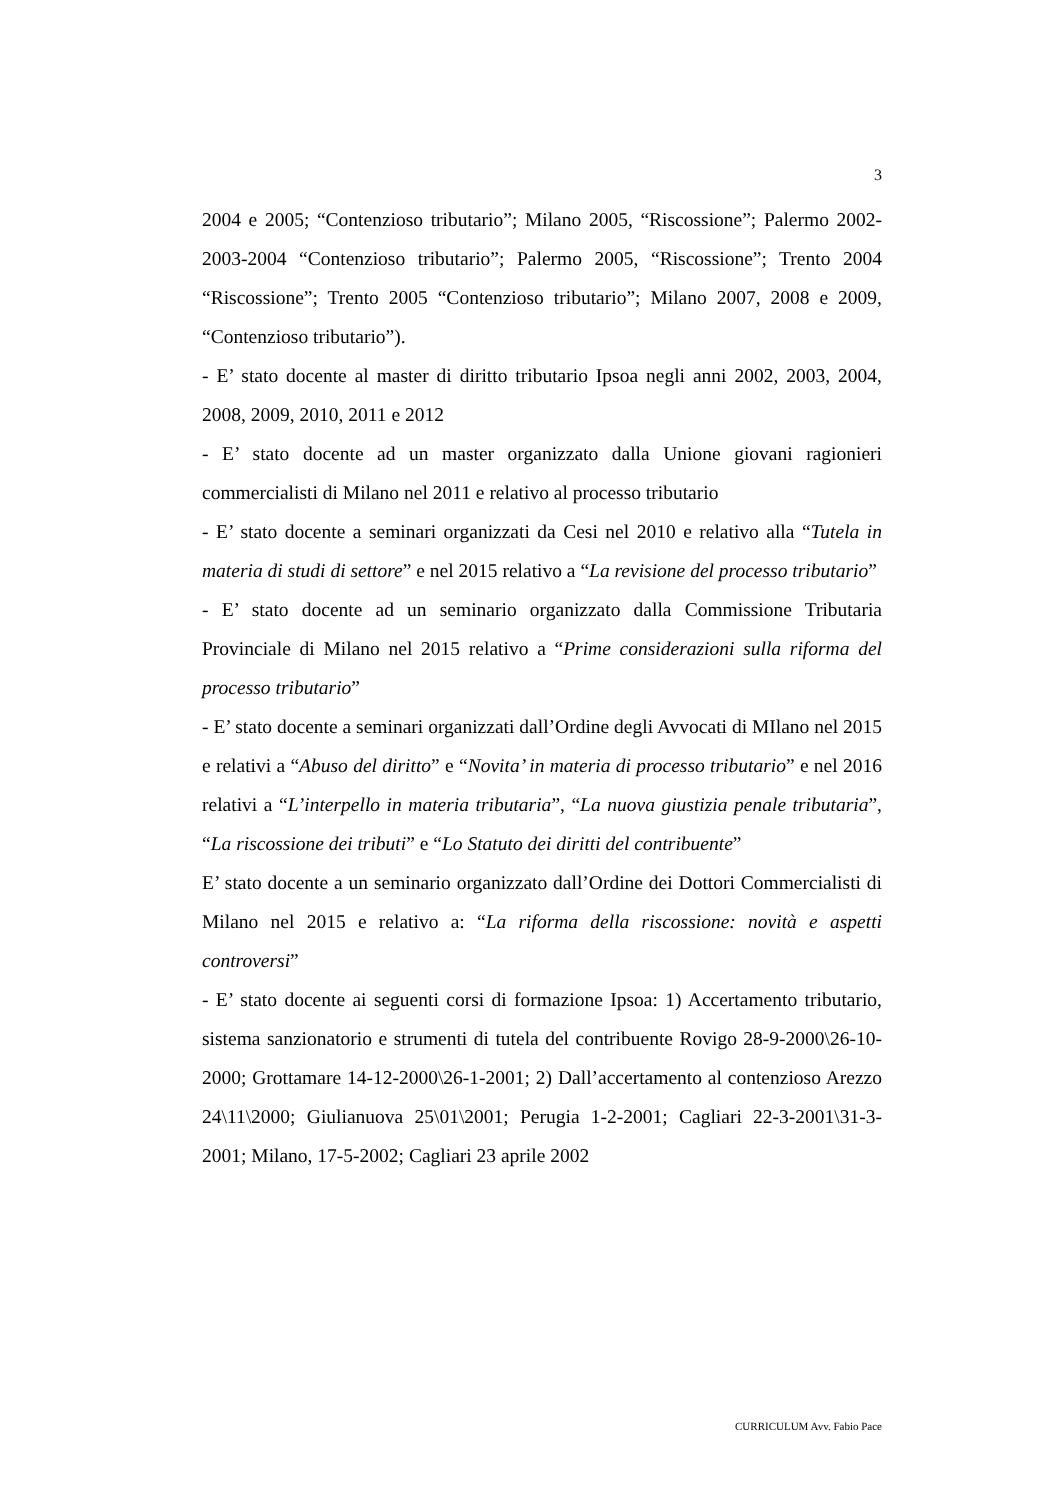3
2004 e 2005; “Contenzioso tributario”; Milano 2005, “Riscossione”; Palermo 2002-2003-2004 “Contenzioso tributario”; Palermo 2005, “Riscossione”; Trento 2004 “Riscossione”; Trento 2005 “Contenzioso tributario”; Milano 2007, 2008 e 2009, “Contenzioso tributario”).
- E’ stato docente al master di diritto tributario Ipsoa negli anni 2002, 2003, 2004, 2008, 2009, 2010, 2011 e 2012
- E’ stato docente ad un master organizzato dalla Unione giovani ragionieri commercialisti di Milano nel 2011 e relativo al processo tributario
- E’ stato docente a seminari organizzati da Cesi nel 2010 e relativo alla “Tutela in materia di studi di settore” e nel 2015 relativo a “La revisione del processo tributario”
- E’ stato docente ad un seminario organizzato dalla Commissione Tributaria Provinciale di Milano nel 2015 relativo a “Prime considerazioni sulla riforma del processo tributario”
- E’ stato docente a seminari organizzati dall’Ordine degli Avvocati di MIlano nel 2015 e relativi a “Abuso del diritto” e “Novita’ in materia di processo tributario” e nel 2016 relativi a “L’interpello in materia tributaria”, “La nuova giustizia penale tributaria”, “La riscossione dei tributi” e “Lo Statuto dei diritti del contribuente”
E’ stato docente a un seminario organizzato dall’Ordine dei Dottori Commercialisti di Milano nel 2015 e relativo a: “La riforma della riscossione: novità e aspetti controversi”
- E’ stato docente ai seguenti corsi di formazione Ipsoa: 1) Accertamento tributario, sistema sanzionatorio e strumenti di tutela del contribuente Rovigo 28-9-2000\26-10-2000; Grottamare 14-12-2000\26-1-2001; 2) Dall’accertamento al contenzioso Arezzo 24\11\2000; Giulianuova 25\01\2001; Perugia 1-2-2001; Cagliari 22-3-2001\31-3-2001; Milano, 17-5-2002; Cagliari 23 aprile 2002
CURRICULUM Avv. Fabio Pace